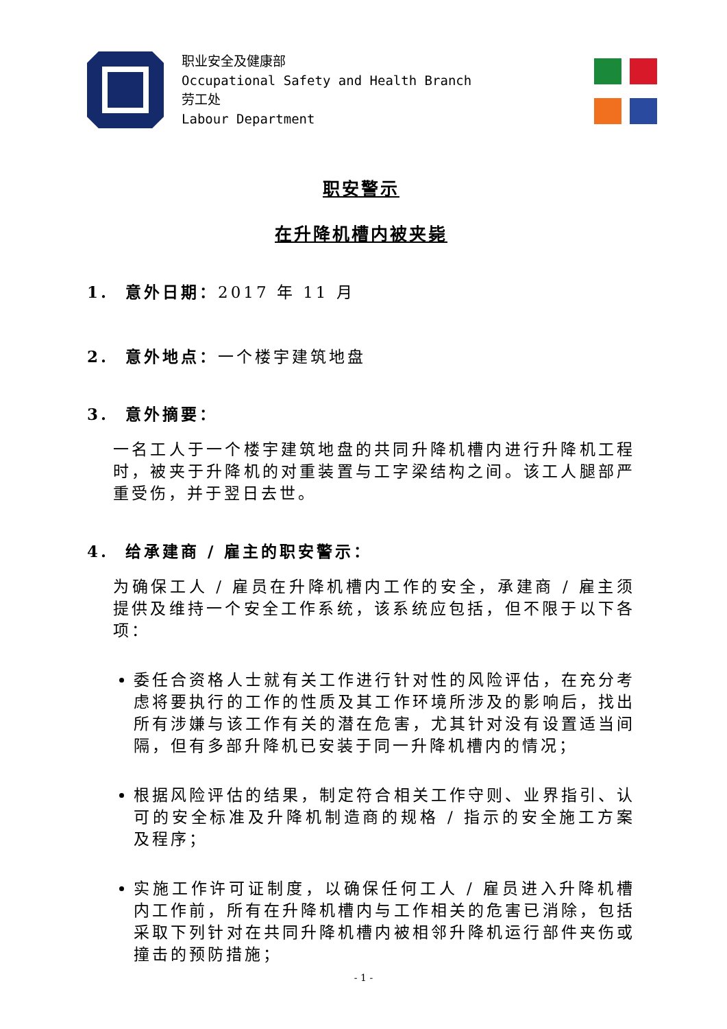职业安全及健康部
Occupational Safety and Health Branch
劳工处
Labour Department
职安警示
在升降机槽内被夹毙
1. 意外日期：2017 年 11 月
2. 意外地点：一个楼宇建筑地盘
3. 意外摘要：
一名工人于一个楼宇建筑地盘的共同升降机槽内进行升降机工程时，被夹于升降机的对重装置与工字梁结构之间。该工人腿部严重受伤，并于翌日去世。
4. 给承建商 / 雇主的职安警示：
为确保工人 / 雇员在升降机槽内工作的安全，承建商 / 雇主须提供及维持一个安全工作系统，该系统应包括，但不限于以下各项：
委任合资格人士就有关工作进行针对性的风险评估，在充分考虑将要执行的工作的性质及其工作环境所涉及的影响后，找出所有涉嫌与该工作有关的潜在危害，尤其针对没有设置适当间隔，但有多部升降机已安装于同一升降机槽内的情况；
根据风险评估的结果，制定符合相关工作守则、业界指引、认可的安全标准及升降机制造商的规格 / 指示的安全施工方案及程序；
实施工作许可证制度，以确保任何工人 / 雇员进入升降机槽内工作前，所有在升降机槽内与工作相关的危害已消除，包括采取下列针对在共同升降机槽内被相邻升降机运行部件夹伤或撞击的预防措施；
- 1 -